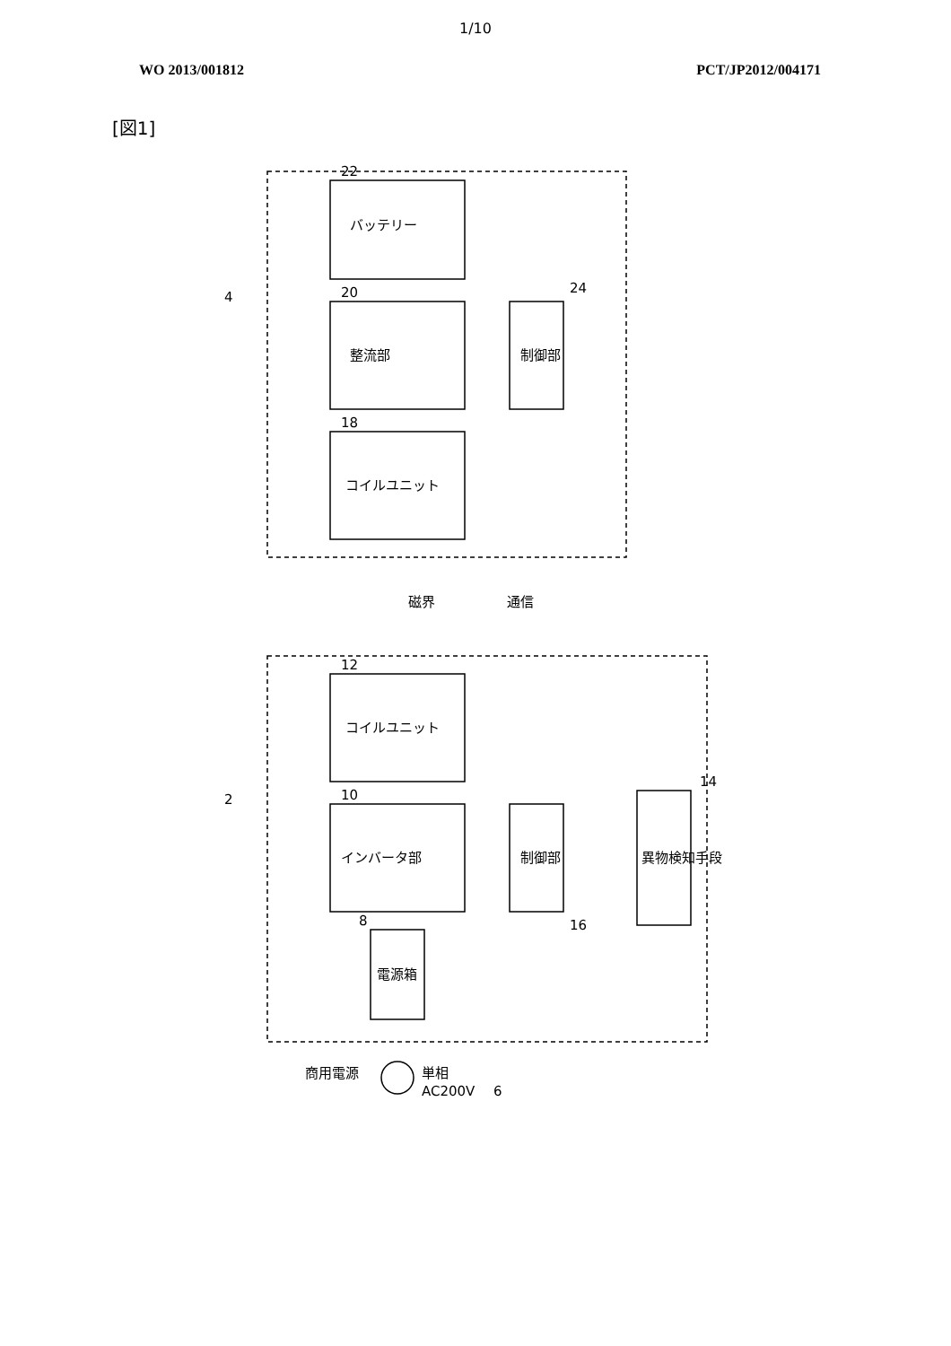1/10
WO 2013/001812 PCT/JP2012/004171
[図1]
22
20
18
12
10
8
24
16
14
4
2
6
バッテリー
整流部
コイルユニット
制御部
コイルユニット
インバータ部
制御部
異物検知手段
電源箱
磁界
通信
商用電源
単相
AC200V